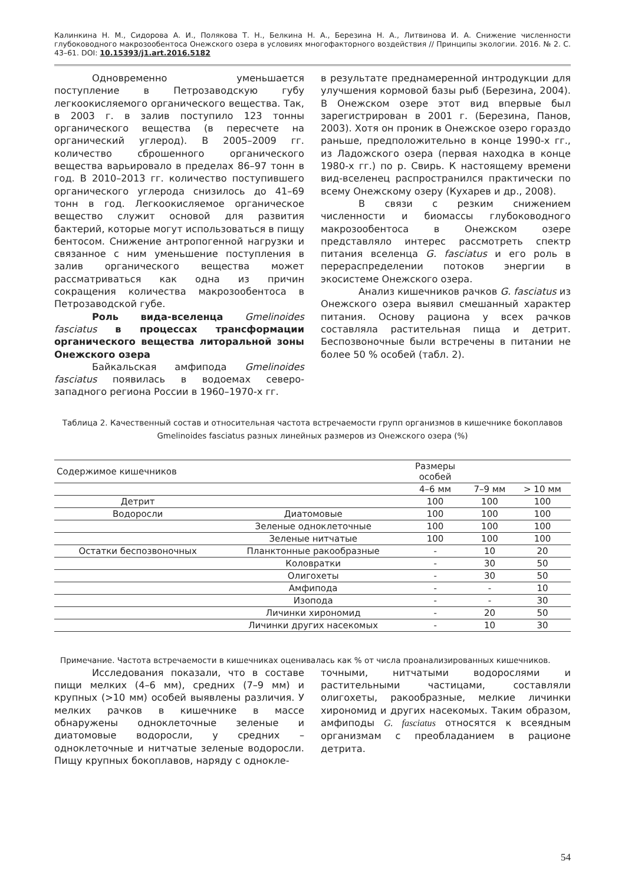Калинкина Н. М., Сидорова А. И., Полякова Т. Н., Белкина Н. А., Березина Н. А., Литвинова И. А. Снижение численности глубоководного макрозообентоса Онежского озера в условиях многофакторного воздействия // Принципы экологии. 2016. № 2. С. 43–61. DOI: 10.15393/j1.art.2016.5182
Одновременно уменьшается поступление в Петрозаводскую губу легкоокисляемого органического вещества. Так, в 2003 г. в залив поступило 123 тонны органического вещества (в пересчете на органический углерод). В 2005–2009 гг. количество сброшенного органического вещества варьировало в пределах 86–97 тонн в год. В 2010–2013 гг. количество поступившего органического углерода снизилось до 41–69 тонн в год. Легкоокисляемое органическое вещество служит основой для развития бактерий, которые могут использоваться в пищу бентосом. Снижение антропогенной нагрузки и связанное с ним уменьшение поступления в залив органического вещества может рассматриваться как одна из причин сокращения количества макрозообентоса в Петрозаводской губе.
Роль вида-вселенца Gmelinoides fasciatus в процессах трансформации органического вещества литоральной зоны Онежского озера
Байкальская амфипода Gmelinoides fasciatus появилась в водоемах северо-западного региона России в 1960–1970-х гг.
в результате преднамеренной интродукции для улучшения кормовой базы рыб (Березина, 2004). В Онежском озере этот вид впервые был зарегистрирован в 2001 г. (Березина, Панов, 2003). Хотя он проник в Онежское озеро гораздо раньше, предположительно в конце 1990-х гг., из Ладожского озера (первая находка в конце 1980-х гг.) по р. Свирь. К настоящему времени вид-вселенец распространился практически по всему Онежскому озеру (Кухарев и др., 2008).
В связи с резким снижением численности и биомассы глубоководного макрозообентоса в Онежском озере представляло интерес рассмотреть спектр питания вселенца G. fasciatus и его роль в перераспределении потоков энергии в экосистеме Онежского озера.
Анализ кишечников рачков G. fasciatus из Онежского озера выявил смешанный характер питания. Основу рациона у всех рачков составляла растительная пища и детрит. Беспозвоночные были встречены в питании не более 50 % особей (табл. 2).
Таблица 2. Качественный состав и относительная частота встречаемости групп организмов в кишечнике бокоплавов Gmelinoides fasciatus разных линейных размеров из Онежского озера (%)
| Содержимое кишечников | | Размеры особей | | |
| --- | --- | --- | --- | --- |
| | | 4–6 мм | 7–9 мм | > 10 мм |
| Детрит | | 100 | 100 | 100 |
| Водоросли | Диатомовые | 100 | 100 | 100 |
| | Зеленые одноклеточные | 100 | 100 | 100 |
| | Зеленые нитчатые | 100 | 100 | 100 |
| Остатки беспозвоночных | Планктонные ракообразные | - | 10 | 20 |
| | Коловратки | - | 30 | 50 |
| | Олигохеты | - | 30 | 50 |
| | Амфипода | - | - | 10 |
| | Изопода | - | - | 30 |
| | Личинки хирономид | - | 20 | 50 |
| | Личинки других насекомых | - | 10 | 30 |
Примечание. Частота встречаемости в кишечниках оценивалась как % от числа проанализированных кишечников.
Исследования показали, что в составе пищи мелких (4–6 мм), средних (7–9 мм) и крупных (>10 мм) особей выявлены различия. У мелких рачков в кишечнике в массе обнаружены одноклеточные зеленые и диатомовые водоросли, у средних – одноклеточные и нитчатые зеленые водоросли. Пищу крупных бокоплавов, наряду с однокле-
точными, нитчатыми водорослями и растительными частицами, составляли олигохеты, ракообразные, мелкие личинки хирономид и других насекомых. Таким образом, амфиподы G. fasciatus относятся к всеядным организмам с преобладанием в рационе детрита.
54